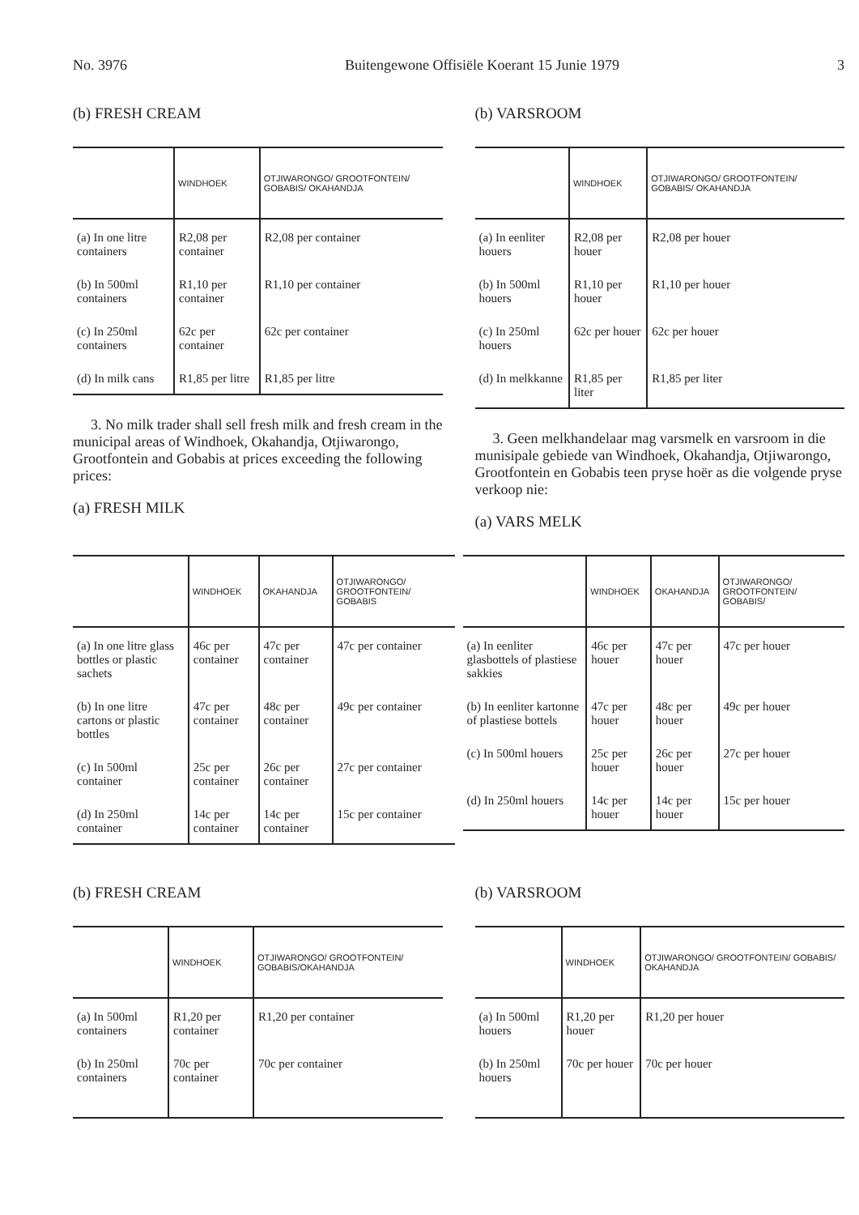No. 3976 Buitengewone Offisiële Koerant 15 Junie 1979 3
(b) FRESH CREAM
| | WINDHOEK | OTJIWARONGO/ GROOTFONTEIN/ GOBABIS/ OKAHANDJA |
| --- | --- | --- |
| (a) In one litre containers | R2,08 per container | R2,08 per container |
| (b) In 500ml containers | R1,10 per container | R1,10 per container |
| (c) In 250ml containers | 62c per container | 62c per container |
| (d) In milk cans | R1,85 per litre | R1,85 per litre |
3. No milk trader shall sell fresh milk and fresh cream in the municipal areas of Windhoek, Okahandja, Otjiwarongo, Grootfontein and Gobabis at prices exceeding the following prices:
(a) FRESH MILK
(b) VARSROOM
| | WINDHOEK | OTJIWARONGO/ GROOTFONTEIN/ GOBABIS/ OKAHANDJA |
| --- | --- | --- |
| (a) In eenliter houers | R2,08 per houer | R2,08 per houer |
| (b) In 500ml houers | R1,10 per houer | R1,10 per houer |
| (c) In 250ml houers | 62c per houer | 62c per houer |
| (d) In melkkanne | R1,85 per liter | R1,85 per liter |
3. Geen melkhandelaar mag varsmelk en varsroom in die munisipale gebiede van Windhoek, Okahandja, Otjiwarongo, Grootfontein en Gobabis teen pryse hoër as die volgende pryse verkoop nie:
(a) VARS MELK
| | WINDHOEK | OKAHANDJA | OTJIWARONGO/ GROOTFONTEIN/ GOBABIS |
| --- | --- | --- | --- |
| (a) In one litre glass bottles or plastic sachets | 46c per container | 47c per container | 47c per container |
| (b) In one litre cartons or plastic bottles | 47c per container | 48c per container | 49c per container |
| (c) In 500ml container | 25c per container | 26c per container | 27c per container |
| (d) In 250ml container | 14c per container | 14c per container | 15c per container |
| | WINDHOEK | OKAHANDJA | OTJIWARONGO/ GROOTFONTEIN/ GOBABIS/ |
| --- | --- | --- | --- |
| (a) In eenliter glasbottels of plastiese sakkies | 46c per houer | 47c per houer | 47c per houer |
| (b) In eenliter kartonne of plastiese bottels | 47c per houer | 48c per houer | 49c per houer |
| (c) In 500ml houers | 25c per houer | 26c per houer | 27c per houer |
| (d) In 250ml houers | 14c per houer | 14c per houer | 15c per houer |
(b) FRESH CREAM
| | WINDHOEK | OTJIWARONGO/ GROOTFONTEIN/ GOBABIS/OKAHANDJA |
| --- | --- | --- |
| (a) In 500ml containers | R1,20 per container | R1,20 per container |
| (b) In 250ml containers | 70c per container | 70c per container |
(b) VARSROOM
| | WINDHOEK | OTJIWARONGO/ GROOTFONTEIN/ GOBABIS/ OKAHANDJA |
| --- | --- | --- |
| (a) In 500ml houers | R1,20 per houer | R1,20 per houer |
| (b) In 250ml houers | 70c per houer | 70c per houer |